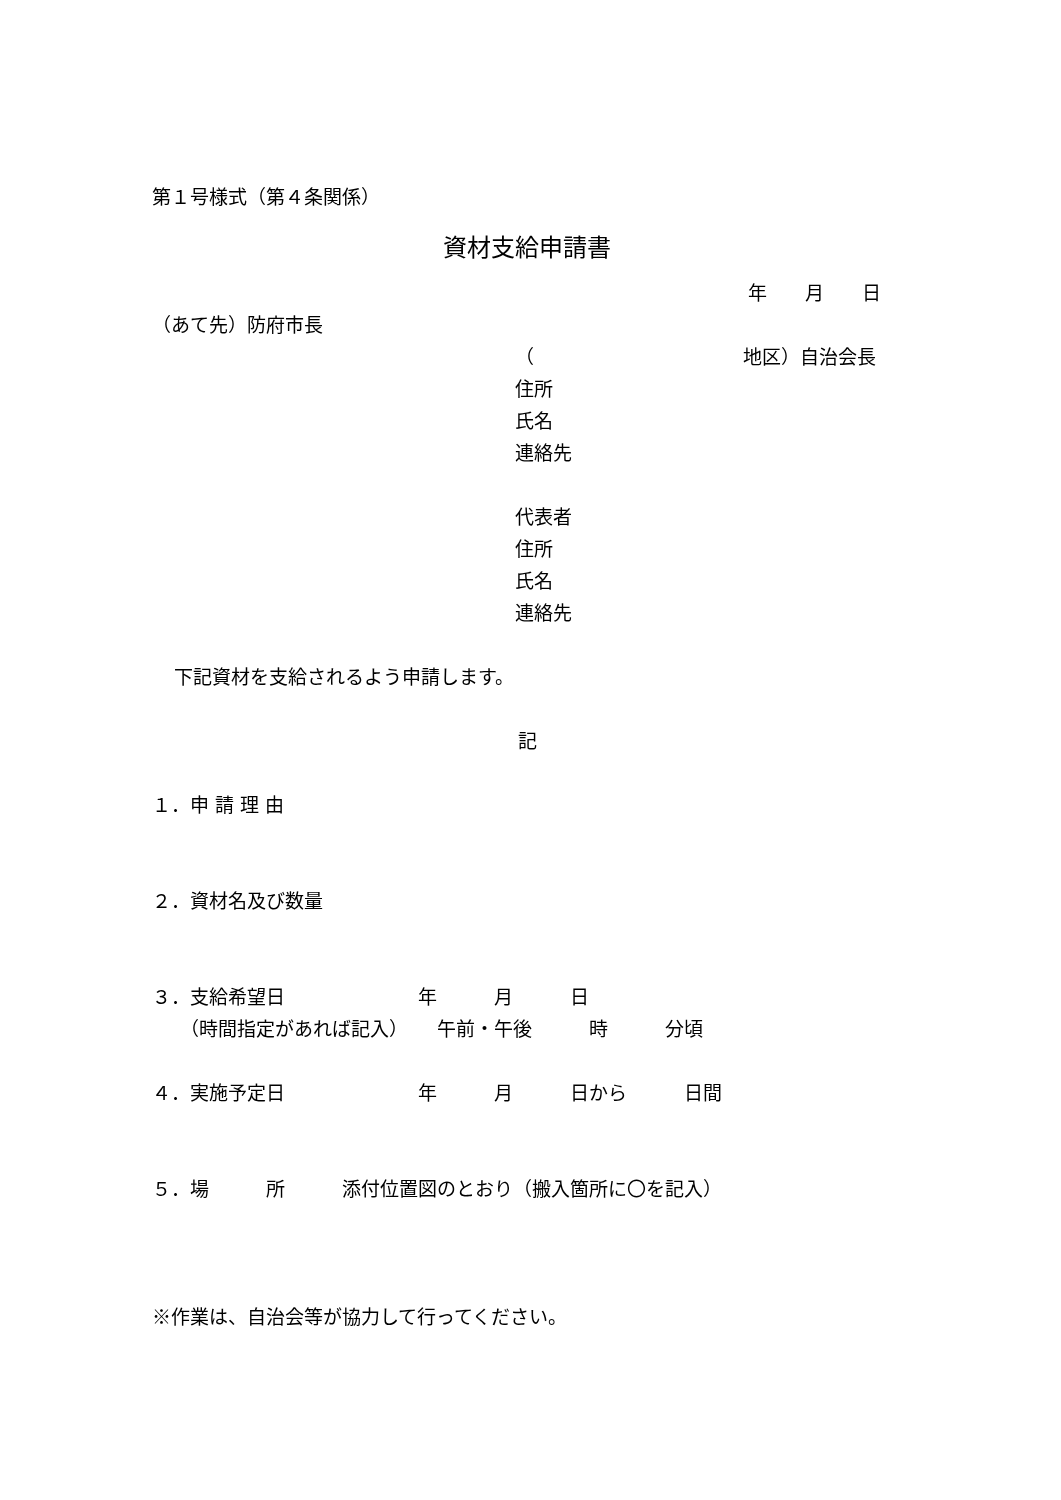第１号様式（第４条関係）
資材支給申請書
年　　月　　日
（あて先）防府市長
（　　　　　　　　　　　地区）自治会長
住所
氏名
連絡先
代表者
住所
氏名
連絡先
下記資材を支給されるよう申請します。
記
１．申 請 理 由
２．資材名及び数量
３．支給希望日　　　　　　　年　　　月　　　日
（時間指定があれば記入）　　午前・午後　　　時　　　分頃
４．実施予定日　　　　　　　年　　　月　　　日から　　　日間
５．場　　　所　　　添付位置図のとおり（搬入箇所に〇を記入）
※作業は、自治会等が協力して行ってください。